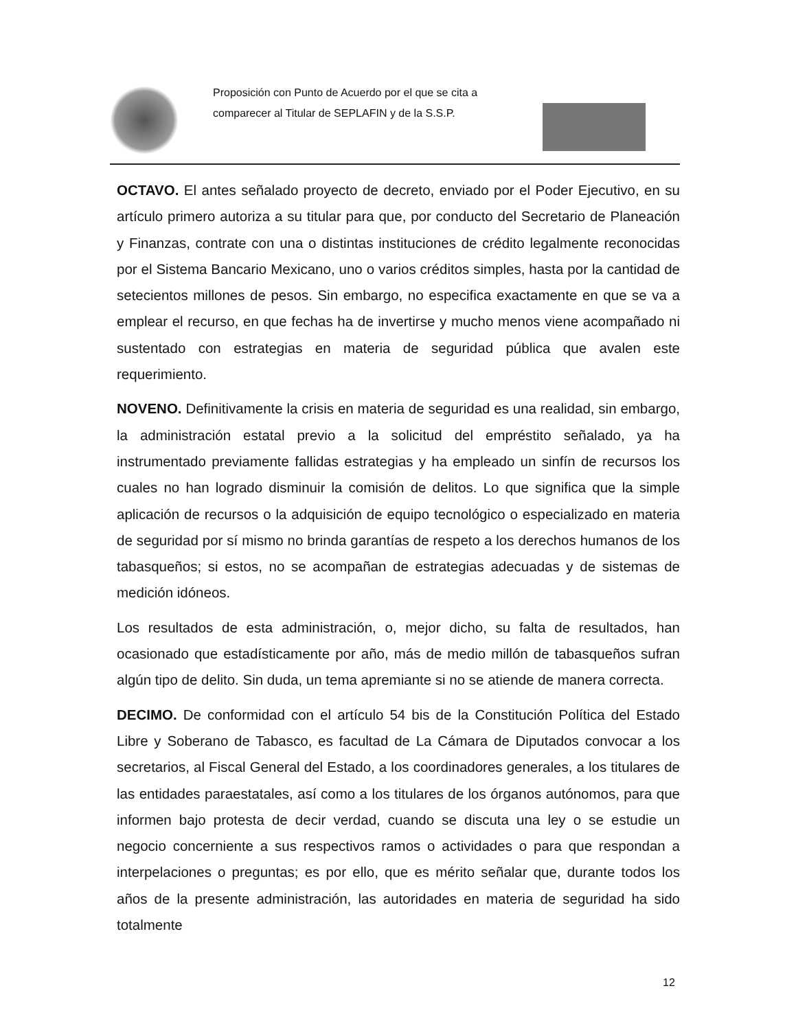Proposición con Punto de Acuerdo por el que se cita a comparecer al Titular de SEPLAFIN y de la S.S.P.
OCTAVO. El antes señalado proyecto de decreto, enviado por el Poder Ejecutivo, en su artículo primero autoriza a su titular para que, por conducto del Secretario de Planeación y Finanzas, contrate con una o distintas instituciones de crédito legalmente reconocidas por el Sistema Bancario Mexicano, uno o varios créditos simples, hasta por la cantidad de setecientos millones de pesos. Sin embargo, no especifica exactamente en que se va a emplear el recurso, en que fechas ha de invertirse y mucho menos viene acompañado ni sustentado con estrategias en materia de seguridad pública que avalen este requerimiento.
NOVENO. Definitivamente la crisis en materia de seguridad es una realidad, sin embargo, la administración estatal previo a la solicitud del empréstito señalado, ya ha instrumentado previamente fallidas estrategias y ha empleado un sinfín de recursos los cuales no han logrado disminuir la comisión de delitos. Lo que significa que la simple aplicación de recursos o la adquisición de equipo tecnológico o especializado en materia de seguridad por sí mismo no brinda garantías de respeto a los derechos humanos de los tabasqueños; si estos, no se acompañan de estrategias adecuadas y de sistemas de medición idóneos.
Los resultados de esta administración, o, mejor dicho, su falta de resultados, han ocasionado que estadísticamente por año, más de medio millón de tabasqueños sufran algún tipo de delito. Sin duda, un tema apremiante si no se atiende de manera correcta.
DECIMO. De conformidad con el artículo 54 bis de la Constitución Política del Estado Libre y Soberano de Tabasco, es facultad de La Cámara de Diputados convocar a los secretarios, al Fiscal General del Estado, a los coordinadores generales, a los titulares de las entidades paraestatales, así como a los titulares de los órganos autónomos, para que informen bajo protesta de decir verdad, cuando se discuta una ley o se estudie un negocio concerniente a sus respectivos ramos o actividades o para que respondan a interpelaciones o preguntas; es por ello, que es mérito señalar que, durante todos los años de la presente administración, las autoridades en materia de seguridad ha sido totalmente
12